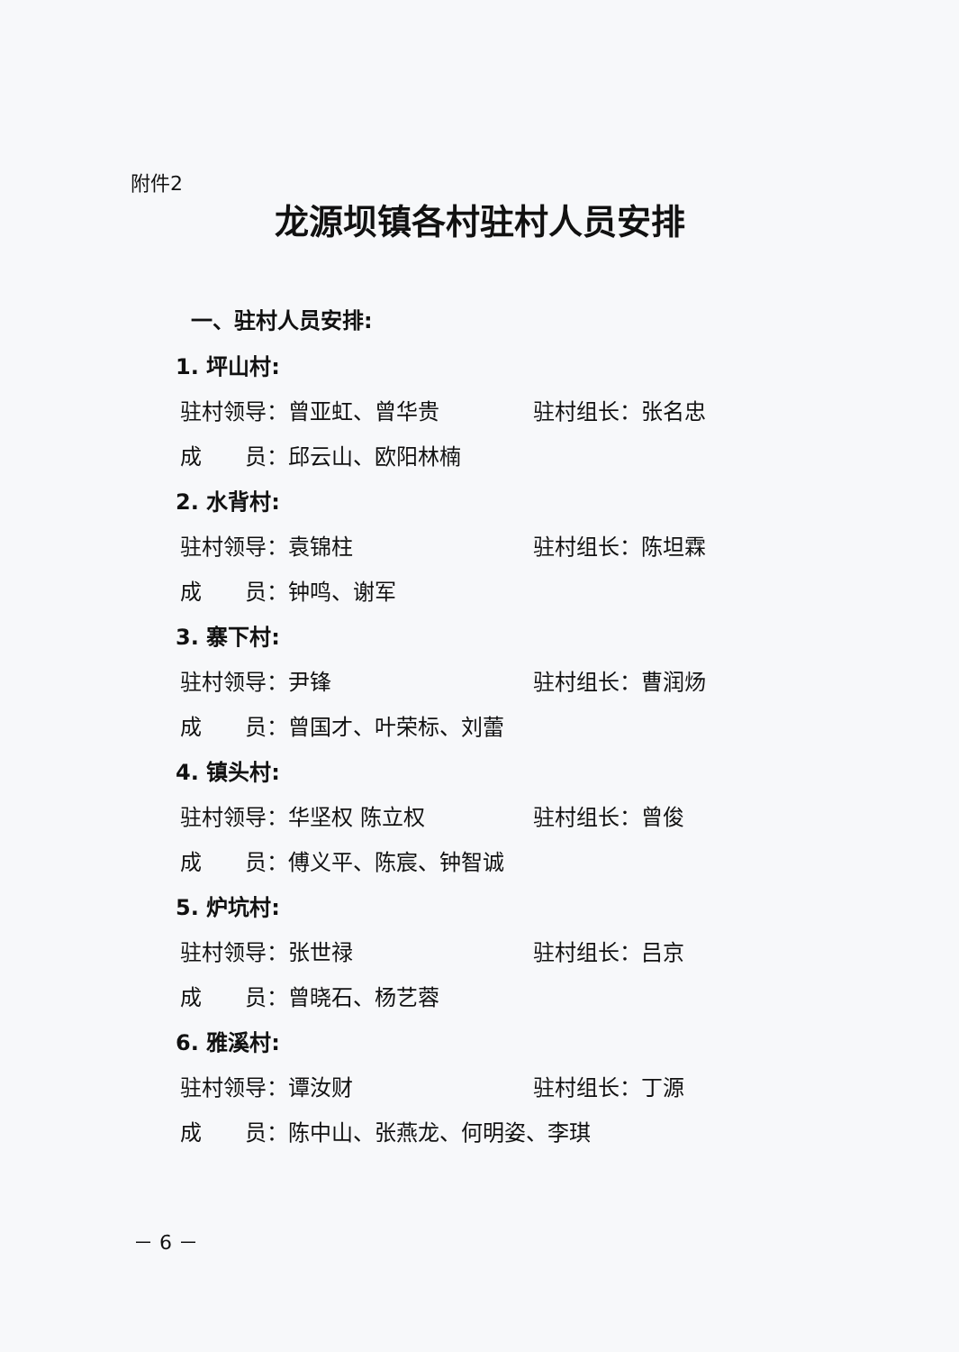附件2
龙源坝镇各村驻村人员安排
一、驻村人员安排:
1. 坪山村:
驻村领导：曾亚虹、曾华贵 驻村组长：张名忠
成　　员：邱云山、欧阳林楠
2. 水背村:
驻村领导：袁锦柱 驻村组长：陈坦霖
成　　员：钟鸣、谢军
3. 寨下村:
驻村领导：尹锋 驻村组长：曹润炀
成　　员：曾国才、叶荣标、刘蕾
4. 镇头村:
驻村领导：华坚权 陈立权 驻村组长：曾俊
成　　员：傅义平、陈宸、钟智诚
5. 炉坑村:
驻村领导：张世禄 驻村组长：吕京
成　　员：曾晓石、杨艺蓉
6. 雅溪村:
驻村领导：谭汝财 驻村组长：丁源
成　　员：陈中山、张燕龙、何明姿、李琪
－ 6 －